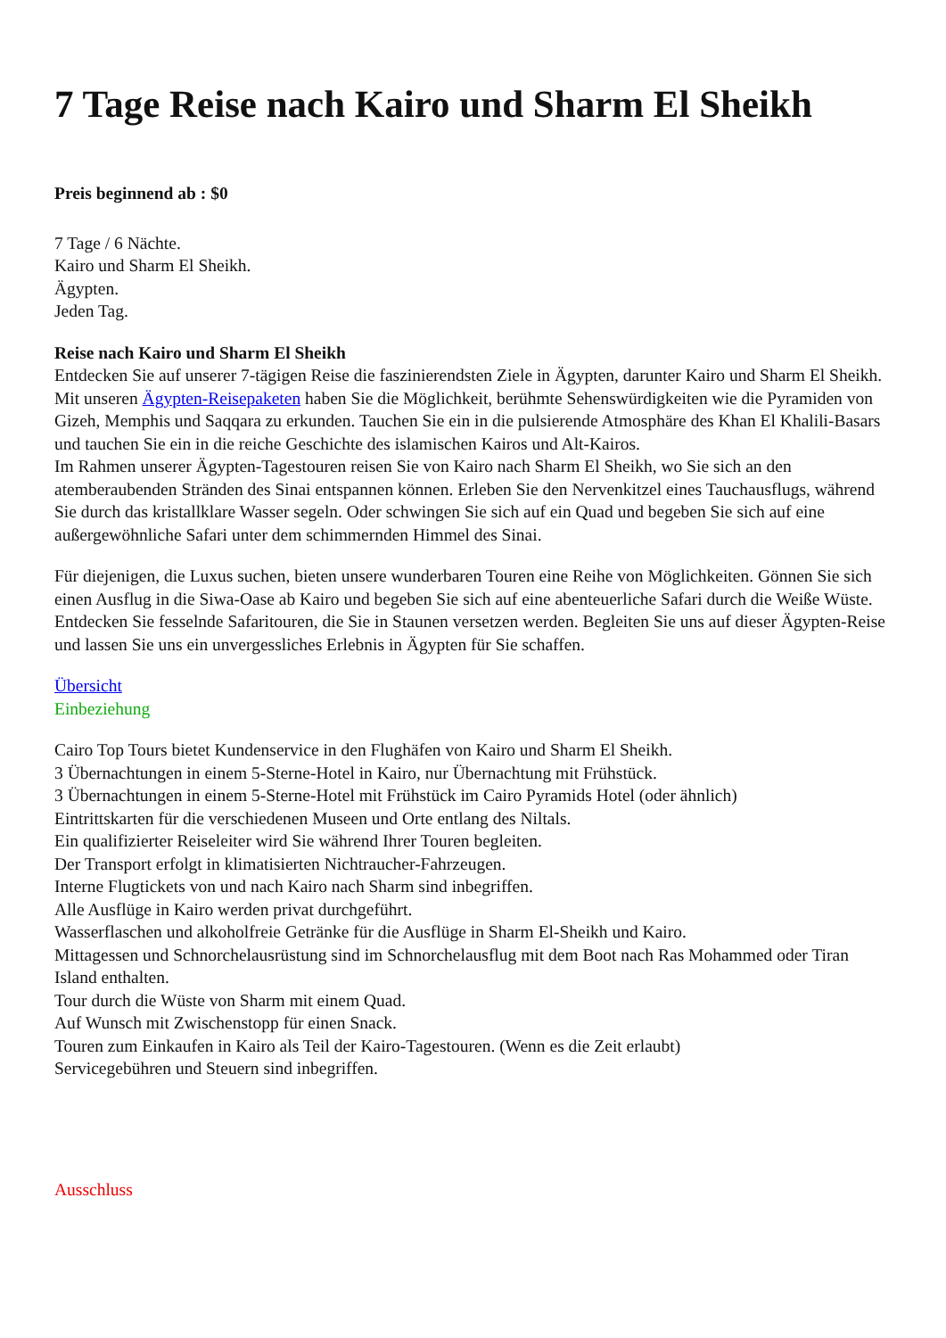7 Tage Reise nach Kairo und Sharm El Sheikh
Preis beginnend ab : $0
7 Tage / 6 Nächte.
Kairo und Sharm El Sheikh.
Ägypten.
Jeden Tag.
Reise nach Kairo und Sharm El Sheikh
Entdecken Sie auf unserer 7-tägigen Reise die faszinierendsten Ziele in Ägypten, darunter Kairo und Sharm El Sheikh. Mit unseren Ägypten-Reisepaketen haben Sie die Möglichkeit, berühmte Sehenswürdigkeiten wie die Pyramiden von Gizeh, Memphis und Saqqara zu erkunden. Tauchen Sie ein in die pulsierende Atmosphäre des Khan El Khalili-Basars und tauchen Sie ein in die reiche Geschichte des islamischen Kairos und Alt-Kairos.
Im Rahmen unserer Ägypten-Tagestouren reisen Sie von Kairo nach Sharm El Sheikh, wo Sie sich an den atemberaubenden Stränden des Sinai entspannen können. Erleben Sie den Nervenkitzel eines Tauchausflugs, während Sie durch das kristallklare Wasser segeln. Oder schwingen Sie sich auf ein Quad und begeben Sie sich auf eine außergewöhnliche Safari unter dem schimmernden Himmel des Sinai.
Für diejenigen, die Luxus suchen, bieten unsere wunderbaren Touren eine Reihe von Möglichkeiten. Gönnen Sie sich einen Ausflug in die Siwa-Oase ab Kairo und begeben Sie sich auf eine abenteuerliche Safari durch die Weiße Wüste. Entdecken Sie fesselnde Safaritouren, die Sie in Staunen versetzen werden. Begleiten Sie uns auf dieser Ägypten-Reise und lassen Sie uns ein unvergessliches Erlebnis in Ägypten für Sie schaffen.
Übersicht
Einbeziehung
Cairo Top Tours bietet Kundenservice in den Flughäfen von Kairo und Sharm El Sheikh.
3 Übernachtungen in einem 5-Sterne-Hotel in Kairo, nur Übernachtung mit Frühstück.
3 Übernachtungen in einem 5-Sterne-Hotel mit Frühstück im Cairo Pyramids Hotel (oder ähnlich)
Eintrittskarten für die verschiedenen Museen und Orte entlang des Niltals.
Ein qualifizierter Reiseleiter wird Sie während Ihrer Touren begleiten.
Der Transport erfolgt in klimatisierten Nichtraucher-Fahrzeugen.
Interne Flugtickets von und nach Kairo nach Sharm sind inbegriffen.
Alle Ausflüge in Kairo werden privat durchgeführt.
Wasserflaschen und alkoholfreie Getränke für die Ausflüge in Sharm El-Sheikh und Kairo.
Mittagessen und Schnorchelausrüstung sind im Schnorchelausflug mit dem Boot nach Ras Mohammed oder Tiran Island enthalten.
Tour durch die Wüste von Sharm mit einem Quad.
Auf Wunsch mit Zwischenstopp für einen Snack.
Touren zum Einkaufen in Kairo als Teil der Kairo-Tagestouren. (Wenn es die Zeit erlaubt)
Servicegebühren und Steuern sind inbegriffen.
Ausschluss